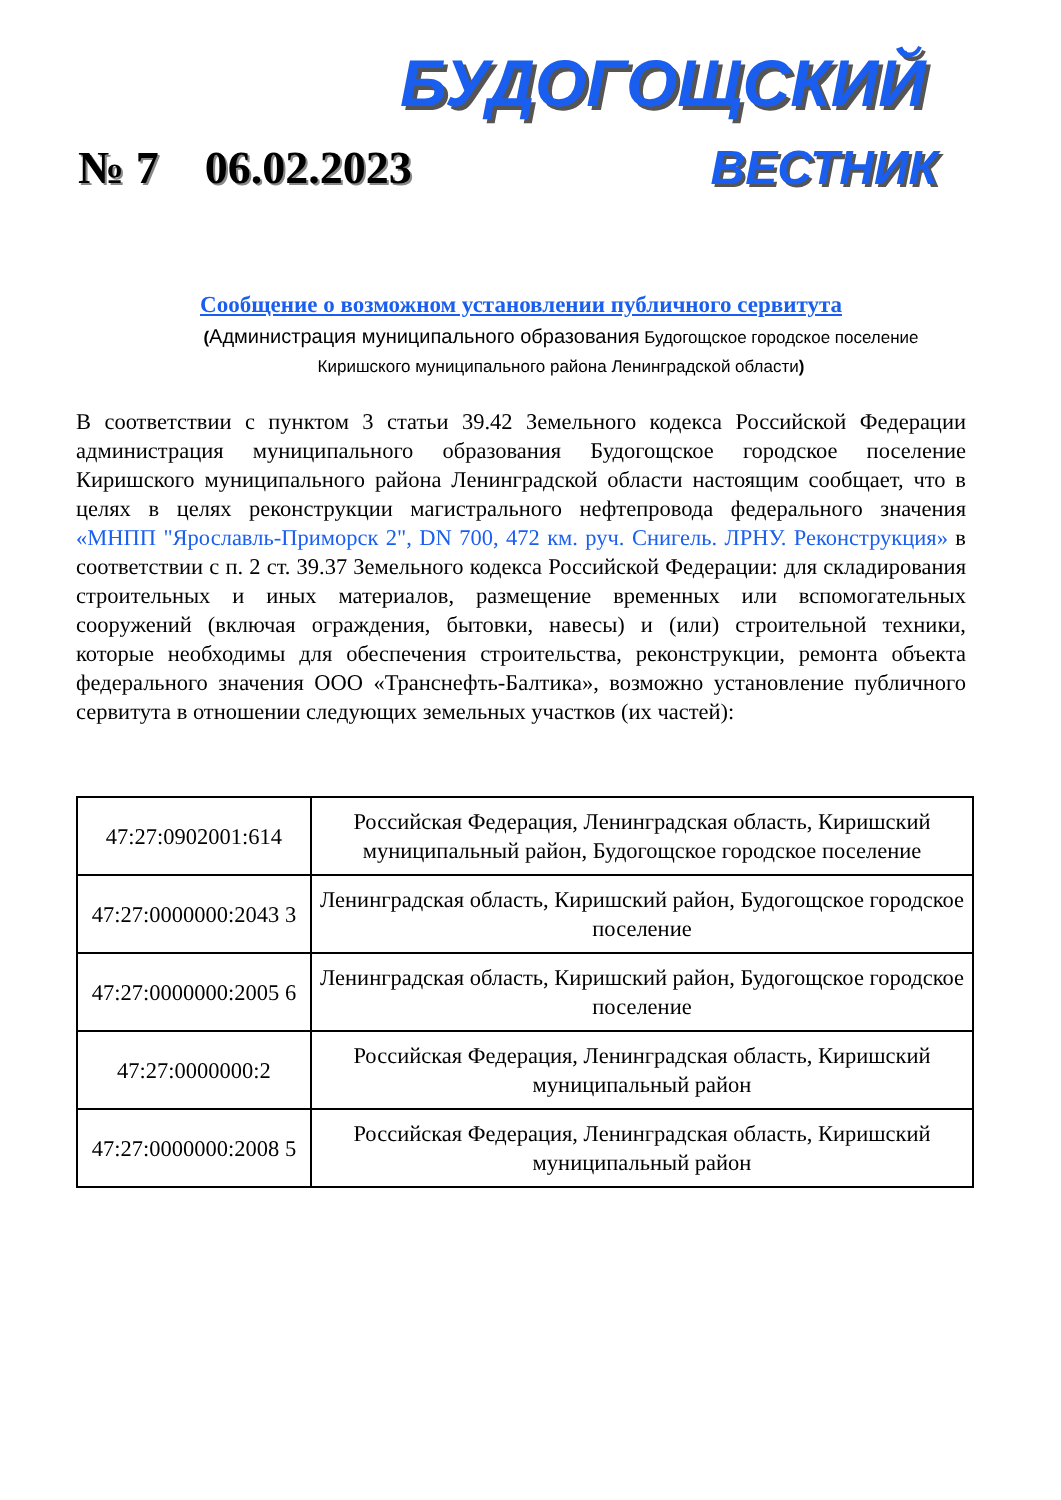БУДОГОЩСКИЙ
№ 7 06.02.2023 ВЕСТНИК
Сообщение о возможном установлении публичного сервитута
(Администрация муниципального образования Будогощское городское поселение Киришского муниципального района Ленинградской области)
В соответствии с пунктом 3 статьи 39.42 Земельного кодекса Российской Федерации администрация муниципального образования Будогощское городское поселение Киришского муниципального района Ленинградской области настоящим сообщает, что в целях в целях реконструкции магистрального нефтепровода федерального значения «МНПП "Ярославль-Приморск 2", DN 700, 472 км. руч. Снигель. ЛРНУ. Реконструкция» в соответствии с п. 2 ст. 39.37 Земельного кодекса Российской Федерации: для складирования строительных и иных материалов, размещение временных или вспомогательных сооружений (включая ограждения, бытовки, навесы) и (или) строительной техники, которые необходимы для обеспечения строительства, реконструкции, ремонта объекта федерального значения ООО «Транснефть-Балтика», возможно установление публичного сервитута в отношении следующих земельных участков (их частей):
| 47:27:0902001:614 | Российская Федерация, Ленинградская область, Киришский муниципальный район, Будогощское городское поселение |
| 47:27:0000000:2043 3 | Ленинградская область, Киришский район, Будогощское городское поселение |
| 47:27:0000000:2005 6 | Ленинградская область, Киришский район, Будогощское городское поселение |
| 47:27:0000000:2 | Российская Федерация, Ленинградская область, Киришский муниципальный район |
| 47:27:0000000:2008 5 | Российская Федерация, Ленинградская область, Киришский муниципальный район |